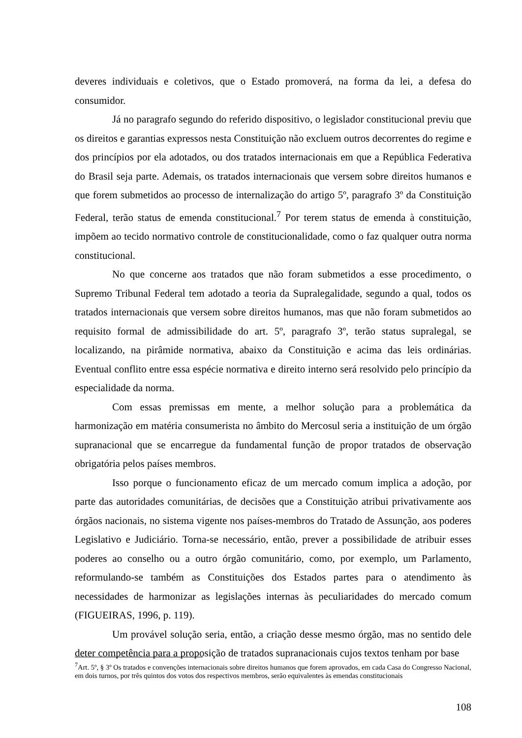deveres individuais e coletivos, que o Estado promoverá, na forma da lei, a defesa do consumidor.
Já no paragrafo segundo do referido dispositivo, o legislador constitucional previu que os direitos e garantias expressos nesta Constituição não excluem outros decorrentes do regime e dos princípios por ela adotados, ou dos tratados internacionais em que a República Federativa do Brasil seja parte. Ademais, os tratados internacionais que versem sobre direitos humanos e que forem submetidos ao processo de internalização do artigo 5º, paragrafo 3º da Constituição Federal, terão status de emenda constitucional.<sup>7</sup> Por terem status de emenda à constituição, impõem ao tecido normativo controle de constitucionalidade, como o faz qualquer outra norma constitucional.
No que concerne aos tratados que não foram submetidos a esse procedimento, o Supremo Tribunal Federal tem adotado a teoria da Supralegalidade, segundo a qual, todos os tratados internacionais que versem sobre direitos humanos, mas que não foram submetidos ao requisito formal de admissibilidade do art. 5º, paragrafo 3º, terão status supralegal, se localizando, na pirâmide normativa, abaixo da Constituição e acima das leis ordinárias. Eventual conflito entre essa espécie normativa e direito interno será resolvido pelo princípio da especialidade da norma.
Com essas premissas em mente, a melhor solução para a problemática da harmonização em matéria consumerista no âmbito do Mercosul seria a instituição de um órgão supranacional que se encarregue da fundamental função de propor tratados de observação obrigatória pelos países membros.
Isso porque o funcionamento eficaz de um mercado comum implica a adoção, por parte das autoridades comunitárias, de decisões que a Constituição atribui privativamente aos órgãos nacionais, no sistema vigente nos países-membros do Tratado de Assunção, aos poderes Legislativo e Judiciário. Torna-se necessário, então, prever a possibilidade de atribuir esses poderes ao conselho ou a outro órgão comunitário, como, por exemplo, um Parlamento, reformulando-se também as Constituições dos Estados partes para o atendimento às necessidades de harmonizar as legislações internas às peculiaridades do mercado comum (FIGUEIRAS, 1996, p. 119).
Um provável solução seria, então, a criação desse mesmo órgão, mas no sentido dele deter competência para a proposição de tratados supranacionais cujos textos tenham por base
<sup>7</sup> Art. 5º, § 3º Os tratados e convenções internacionais sobre direitos humanos que forem aprovados, em cada Casa do Congresso Nacional, em dois turnos, por três quintos dos votos dos respectivos membros, serão equivalentes às emendas constitucionais
108